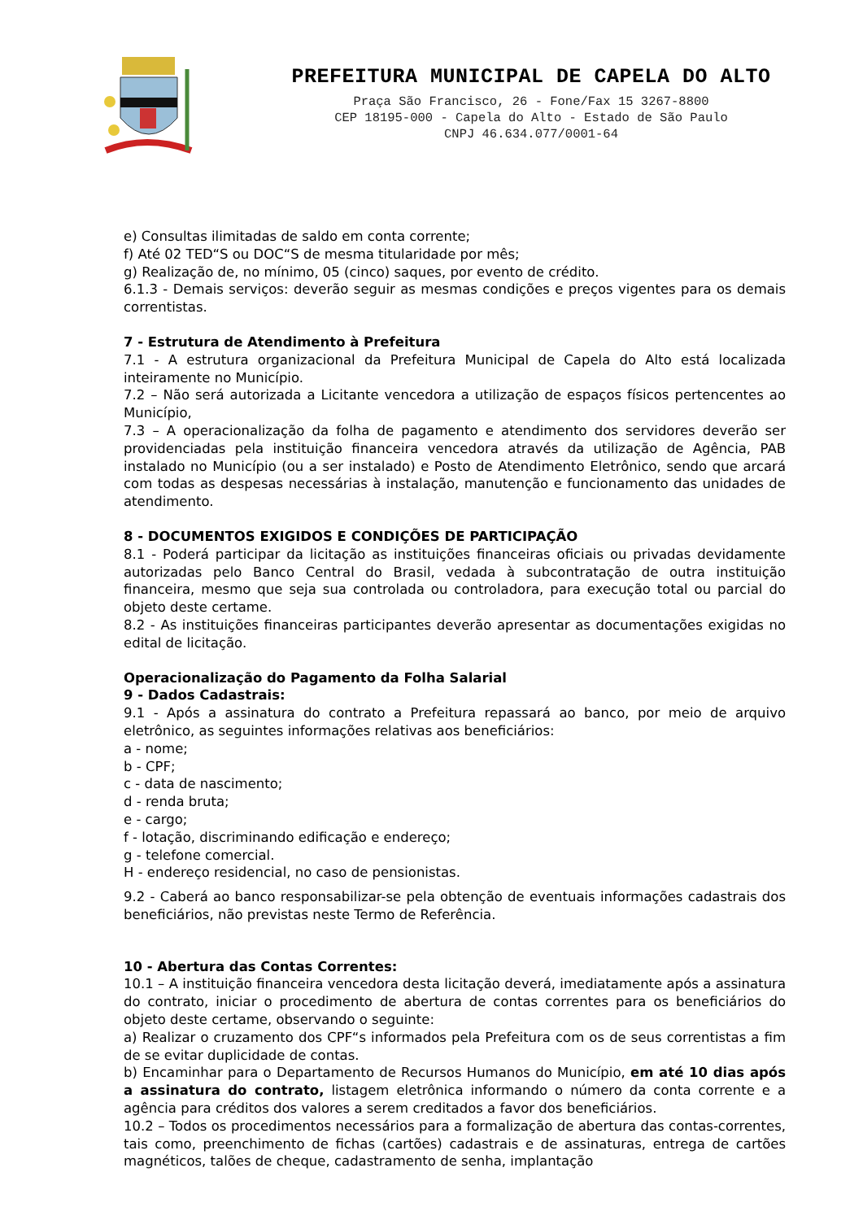PREFEITURA MUNICIPAL DE CAPELA DO ALTO
Praça São Francisco, 26 - Fone/Fax 15 3267-8800
CEP 18195-000 - Capela do Alto - Estado de São Paulo
CNPJ 46.634.077/0001-64
e) Consultas ilimitadas de saldo em conta corrente;
f) Até 02 TED“S ou DOC“S de mesma titularidade por mês;
g) Realização de, no mínimo, 05 (cinco) saques, por evento de crédito.
6.1.3 - Demais serviços: deverão seguir as mesmas condições e preços vigentes para os demais correntistas.
7 - Estrutura de Atendimento à Prefeitura
7.1 - A estrutura organizacional da Prefeitura Municipal de Capela do Alto está localizada inteiramente no Município.
7.2 – Não será autorizada a Licitante vencedora a utilização de espaços físicos pertencentes ao Município,
7.3 – A operacionalização da folha de pagamento e atendimento dos servidores deverão ser providenciadas pela instituição financeira vencedora através da utilização de Agência, PAB instalado no Município (ou a ser instalado) e Posto de Atendimento Eletrônico, sendo que arcará com todas as despesas necessárias à instalação, manutenção e funcionamento das unidades de atendimento.
8 - DOCUMENTOS EXIGIDOS E CONDIÇÕES DE PARTICIPAÇÃO
8.1 - Poderá participar da licitação as instituições financeiras oficiais ou privadas devidamente autorizadas pelo Banco Central do Brasil, vedada à subcontratação de outra instituição financeira, mesmo que seja sua controlada ou controladora, para execução total ou parcial do objeto deste certame.
8.2 - As instituições financeiras participantes deverão apresentar as documentações exigidas no edital de licitação.
Operacionalização do Pagamento da Folha Salarial
9 - Dados Cadastrais:
9.1 - Após a assinatura do contrato a Prefeitura repassará ao banco, por meio de arquivo eletrônico, as seguintes informações relativas aos beneficiários:
a - nome;
b - CPF;
c - data de nascimento;
d - renda bruta;
e - cargo;
f - lotação, discriminando edificação e endereço;
g - telefone comercial.
H - endereço residencial, no caso de pensionistas.
9.2 - Caberá ao banco responsabilizar-se pela obtenção de eventuais informações cadastrais dos beneficiários, não previstas neste Termo de Referência.
10 - Abertura das Contas Correntes:
10.1 – A instituição financeira vencedora desta licitação deverá, imediatamente após a assinatura do contrato, iniciar o procedimento de abertura de contas correntes para os beneficiários do objeto deste certame, observando o seguinte:
a) Realizar o cruzamento dos CPF“s informados pela Prefeitura com os de seus correntistas a fim de se evitar duplicidade de contas.
b) Encaminhar para o Departamento de Recursos Humanos do Município, em até 10 dias após a assinatura do contrato, listagem eletrônica informando o número da conta corrente e a agência para créditos dos valores a serem creditados a favor dos beneficiários.
10.2 – Todos os procedimentos necessários para a formalização de abertura das contas-correntes, tais como, preenchimento de fichas (cartões) cadastrais e de assinaturas, entrega de cartões magnéticos, talões de cheque, cadastramento de senha, implantação